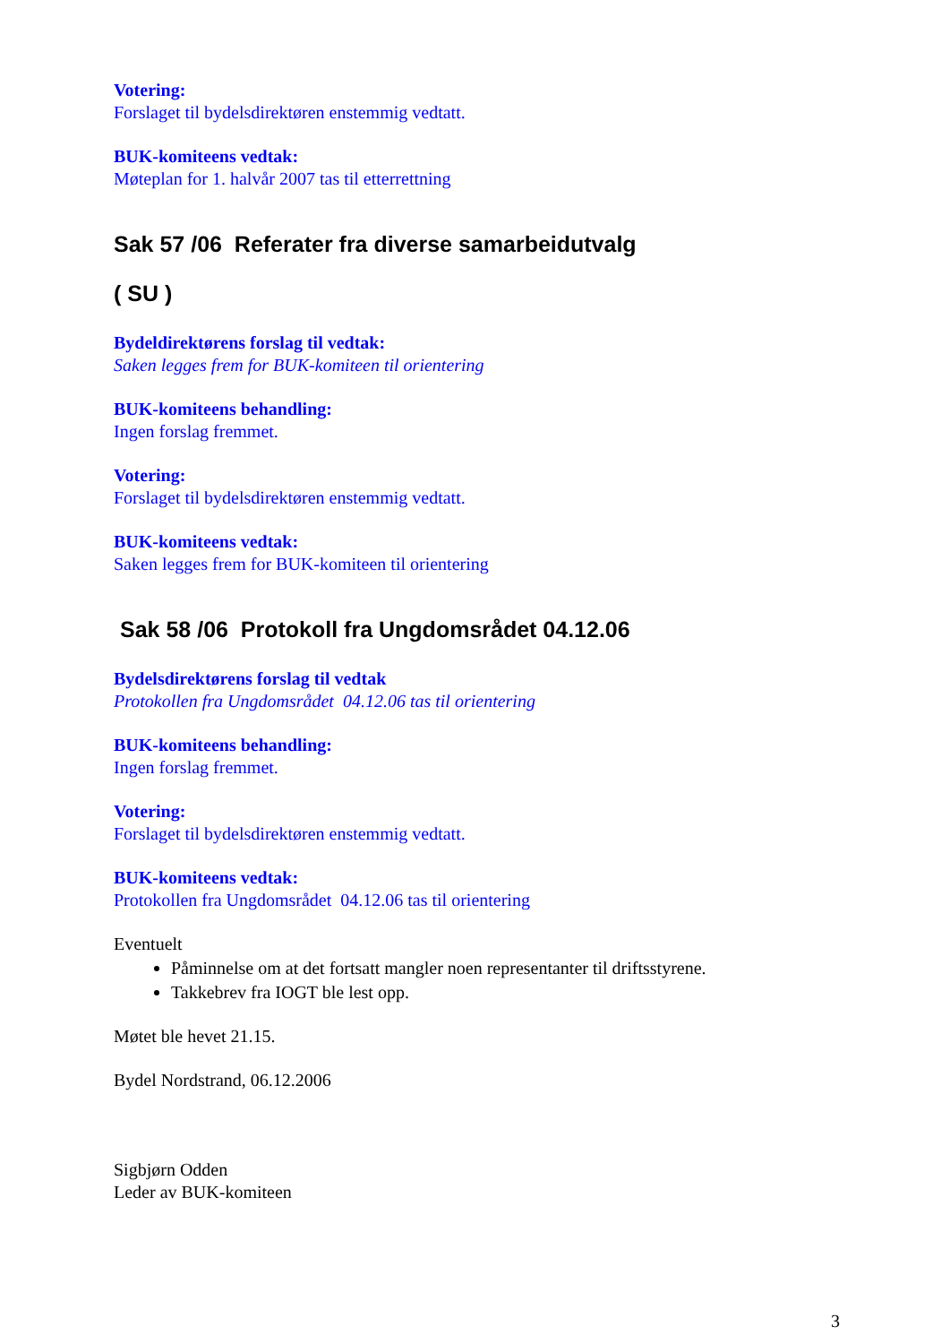Votering:
Forslaget til bydelsdirektøren enstemmig vedtatt.
BUK-komiteens vedtak:
Møteplan for 1. halvår 2007 tas til etterrettning
Sak 57 /06 Referater fra diverse samarbeidutvalg
( SU )
Bydeldirektørens forslag til vedtak:
Saken legges frem for BUK-komiteen til orientering
BUK-komiteens behandling:
Ingen forslag fremmet.
Votering:
Forslaget til bydelsdirektøren enstemmig vedtatt.
BUK-komiteens vedtak:
Saken legges frem for BUK-komiteen til orientering
Sak 58 /06 Protokoll fra Ungdomsrådet 04.12.06
Bydelsdirektørens forslag til vedtak
Protokollen fra Ungdomsrådet 04.12.06 tas til orientering
BUK-komiteens behandling:
Ingen forslag fremmet.
Votering:
Forslaget til bydelsdirektøren enstemmig vedtatt.
BUK-komiteens vedtak:
Protokollen fra Ungdomsrådet 04.12.06 tas til orientering
Eventuelt
Påminnelse om at det fortsatt mangler noen representanter til driftsstyrene.
Takkebrev fra IOGT ble lest opp.
Møtet ble hevet 21.15.
Bydel Nordstrand, 06.12.2006
Sigbjørn Odden
Leder av BUK-komiteen
3